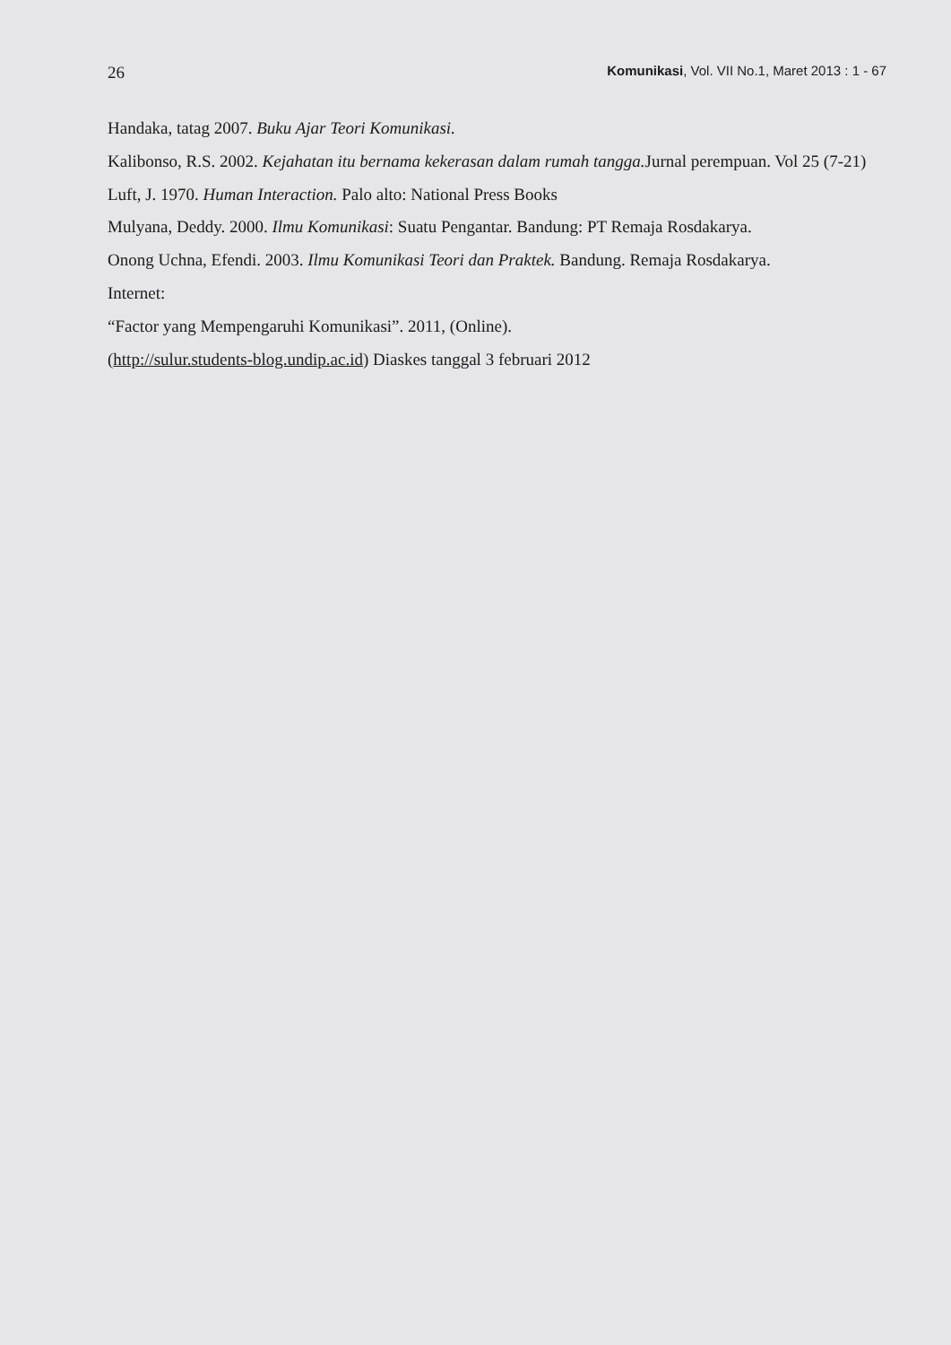26 Komunikasi, Vol. VII No.1, Maret 2013 : 1 - 67
Handaka, tatag 2007. Buku Ajar Teori Komunikasi.
Kalibonso, R.S. 2002. Kejahatan itu bernama kekerasan dalam rumah tangga. Jurnal perempuan. Vol 25 (7-21)
Luft, J. 1970. Human Interaction. Palo alto: National Press Books
Mulyana, Deddy. 2000. Ilmu Komunikasi: Suatu Pengantar. Bandung: PT Remaja Rosdakarya.
Onong Uchna, Efendi. 2003. Ilmu Komunikasi Teori dan Praktek. Bandung. Remaja Rosdakarya.
Internet:
“Factor yang Mempengaruhi Komunikasi”. 2011, (Online).
(http://sulur.students-blog.undip.ac.id) Diaskes tanggal 3 februari 2012